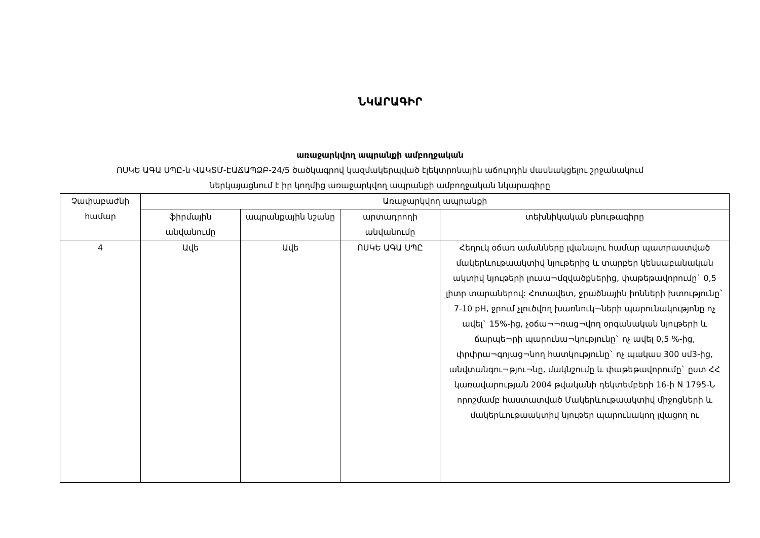ՆԿԱՐԱԳԻՐ
առաջարկվող ապրանքի ամբողջական
ՈՍԿԵ ԱԳԱ ՍՊԸ-ն ՎԱԿՏՄ-ԷԱՃԱՊՁԲ-24/5 ծածկագրով կազմակերպված էլեկտրոնային աճուրդին մասնակցելու շրջանակում
ներկայացնում է իր կողմից առաջարկվող ապրանքի ամբողջական նկարագիրը
| Չափաբաժնի համար | Առաջարկվող ապրանքի | | | |
| --- | --- | --- | --- | --- |
| | ֆիրմային անվանումը | ապրանքային նշանը | արտադրողի անվանումը | տեխնիկական բնութագիրը |
| 4 | Ավե | Ավե | ՈՍԿԵ ԱԳԱ ՍՊԸ | Հեղուկ օճառ ամանները լվանալու համար պատրաստված մակերևութաակտիվ նյութերից և տարբեր կենսաբանական ակտիվ նյութերի լուսա¬մզվածքներից, փաթեթավորումը` 0,5 լիտր տարաներով: Հոտավետ, ջրածնային իոնների խտությունը` 7-10 pH, ջրում չլուծվող խառնուկ¬ների պարունակությոնը ոչ ավել` 15%-ից, չօճա¬¬ռաց¬վող օրգանական նյութերի և ճարպե¬րի պարունա¬կությունը` ոչ ավել 0,5 %-ից, փրփրա¬գոյաց¬նող հատկությունը` ոչ պակաս 300 սմ3-ից, անվտանգու¬թյու¬նը, մակնշումը և փաթեթավորումը` ըստ ՀՀ կառավարության 2004 թվականի դեկտեմբերի 16-ի N 1795-Ն որոշմամբ հաստատված Մակերևութաակտիվ միջոցների և մակերևութաակտիվ նյութեր պարունակող լվացող ու |